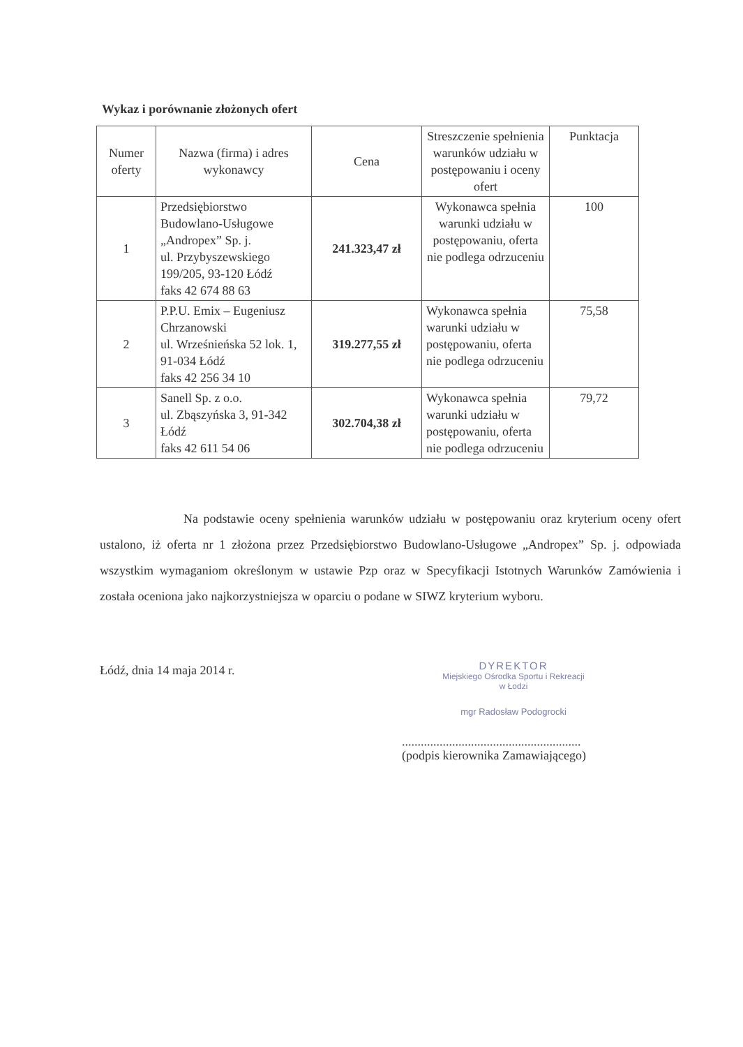Wykaz i porównanie złożonych ofert
| Numer oferty | Nazwa (firma) i adres wykonawcy | Cena | Streszczenie spełnienia warunków udziału w postępowaniu i oceny ofert | Punktacja |
| --- | --- | --- | --- | --- |
| 1 | Przedsiębiorstwo Budowlano-Usługowe „Andropex” Sp. j. ul. Przybyszewskiego 199/205, 93-120 Łódź faks 42 674 88 63 | 241.323,47 zł | Wykonawca spełnia warunki udziału w postępowaniu, oferta nie podlega odrzuceniu | 100 |
| 2 | P.P.U. Emix – Eugeniusz Chrzanowski ul. Wrześnieńska 52 lok. 1, 91-034 Łódź faks 42 256 34 10 | 319.277,55 zł | Wykonawca spełnia warunki udziału w postępowaniu, oferta nie podlega odrzuceniu | 75,58 |
| 3 | Sanell Sp. z o.o. ul. Zbąszyńska 3, 91-342 Łódź faks 42 611 54 06 | 302.704,38 zł | Wykonawca spełnia warunki udziału w postępowaniu, oferta nie podlega odrzuceniu | 79,72 |
Na podstawie oceny spełnienia warunków udziału w postępowaniu oraz kryterium oceny ofert ustalono, iż oferta nr 1 złożona przez Przedsiębiorstwo Budowlano-Usługowe „Andropex” Sp. j. odpowiada wszystkim wymaganiom określonym w ustawie Pzp oraz w Specyfikacji Istotnych Warunków Zamówienia i została oceniona jako najkorzystniejsza w oparciu o podane w SIWZ kryterium wyboru.
Łódź, dnia 14 maja 2014 r.
DYREKTOR
Miejskiego Ośrodka Sportu i Rekreacji
w Łodzi
mgr Radosław Podogrocki
.........................................................
(podpis kierownika Zamawiającego)